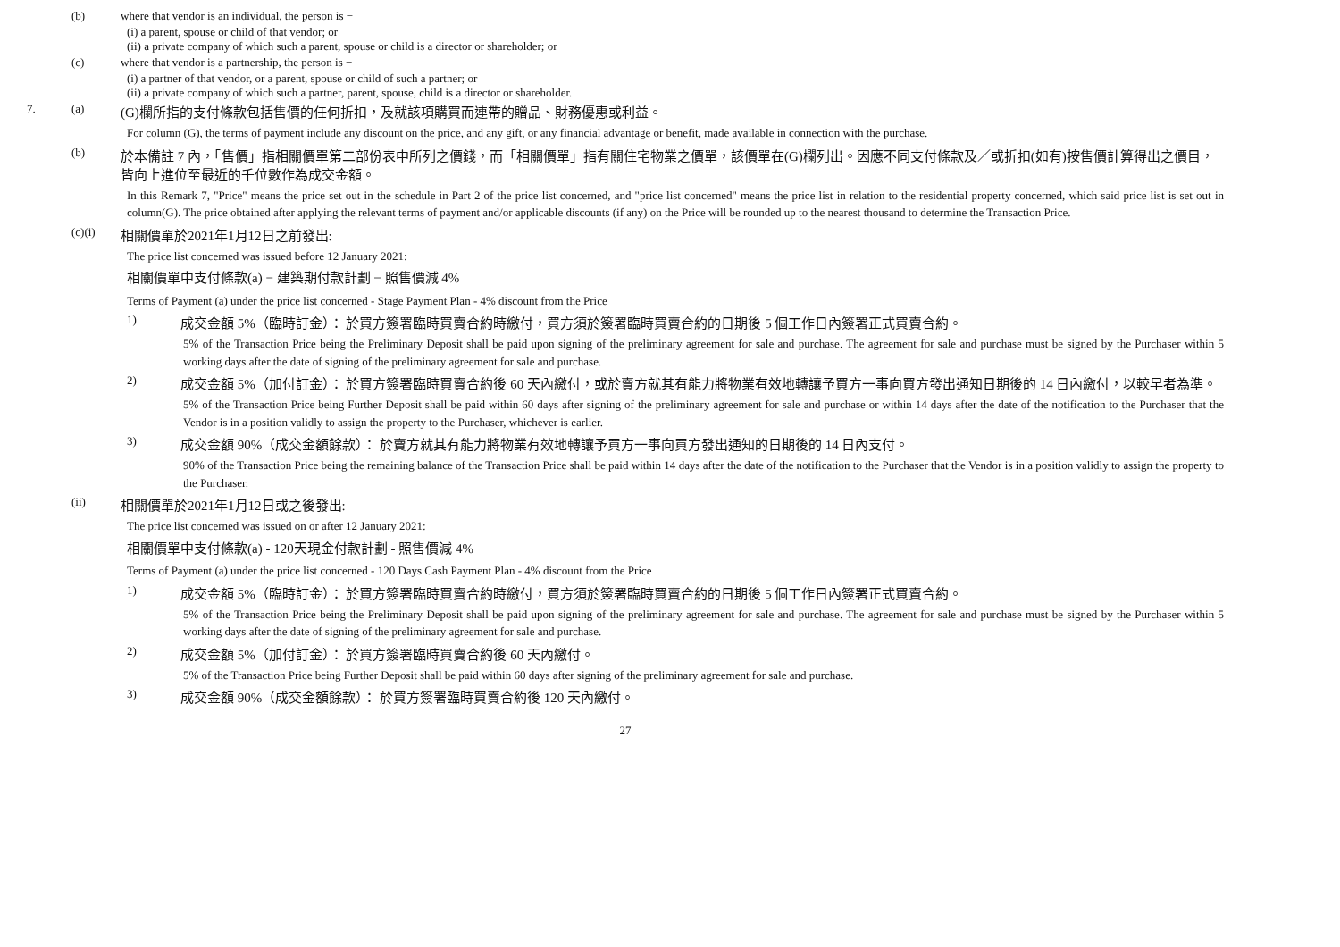(b) where that vendor is an individual, the person is −
(i) a parent, spouse or child of that vendor; or
(ii) a private company of which such a parent, spouse or child is a director or shareholder; or
(c) where that vendor is a partnership, the person is −
(i) a partner of that vendor, or a parent, spouse or child of such a partner; or
(ii) a private company of which such a partner, parent, spouse, child is a director or shareholder.
7. (a) (G)欄所指的支付條款包括售價的任何折扣，及就該項購買而連帶的贈品、財務優惠或利益。
For column (G), the terms of payment include any discount on the price, and any gift, or any financial advantage or benefit, made available in connection with the purchase.
(b) 於本備註 7 內，「售價」指相關價單第二部份表中所列之價錢，而「相關價單」指有關住宅物業之價單，該價單在(G)欄列出。因應不同支付條款及／或折扣(如有)按售價計算得出之價目，皆向上進位至最近的千位數作為成交金額。
In this Remark 7, "Price" means the price set out in the schedule in Part 2 of the price list concerned, and "price list concerned" means the price list in relation to the residential property concerned, which said price list is set out in column(G). The price obtained after applying the relevant terms of payment and/or applicable discounts (if any) on the Price will be rounded up to the nearest thousand to determine the Transaction Price.
(c)(i) 相關價單於2021年1月12日之前發出:
The price list concerned was issued before 12 January 2021:
相關價單中支付條款(a) − 建築期付款計劃 − 照售價減 4%
Terms of Payment (a) under the price list concerned - Stage Payment Plan - 4% discount from the Price
1) 成交金額 5%（臨時訂金）： 於買方簽署臨時買賣合約時繳付，買方須於簽署臨時買賣合約的日期後 5 個工作日內簽署正式買賣合約。
5% of the Transaction Price being the Preliminary Deposit shall be paid upon signing of the preliminary agreement for sale and purchase. The agreement for sale and purchase must be signed by the Purchaser within 5 working days after the date of signing of the preliminary agreement for sale and purchase.
2) 成交金額 5%（加付訂金）： 於買方簽署臨時買賣合約後 60 天內繳付，或於賣方就其有能力將物業有效地轉讓予買方一事向買方發出通知日期後的 14 日內繳付，以較早者為準。
5% of the Transaction Price being Further Deposit shall be paid within 60 days after signing of the preliminary agreement for sale and purchase or within 14 days after the date of the notification to the Purchaser that the Vendor is in a position validly to assign the property to the Purchaser, whichever is earlier.
3) 成交金額 90%（成交金額餘款）： 於賣方就其有能力將物業有效地轉讓予買方一事向買方發出通知的日期後的 14 日內支付。
90% of the Transaction Price being the remaining balance of the Transaction Price shall be paid within 14 days after the date of the notification to the Purchaser that the Vendor is in a position validly to assign the property to the Purchaser.
(ii) 相關價單於2021年1月12日或之後發出:
The price list concerned was issued on or after 12 January 2021:
相關價單中支付條款(a) - 120天現金付款計劃 - 照售價減 4%
Terms of Payment (a) under the price list concerned - 120 Days Cash Payment Plan - 4% discount from the Price
1) 成交金額 5%（臨時訂金）： 於買方簽署臨時買賣合約時繳付，買方須於簽署臨時買賣合約的日期後 5 個工作日內簽署正式買賣合約。
5% of the Transaction Price being the Preliminary Deposit shall be paid upon signing of the preliminary agreement for sale and purchase. The agreement for sale and purchase must be signed by the Purchaser within 5 working days after the date of signing of the preliminary agreement for sale and purchase.
2) 成交金額 5%（加付訂金）： 於買方簽署臨時買賣合約後 60 天內繳付。
5% of the Transaction Price being Further Deposit shall be paid within 60 days after signing of the preliminary agreement for sale and purchase.
3) 成交金額 90%（成交金額餘款）： 於買方簽署臨時買賣合約後 120 天內繳付。
27